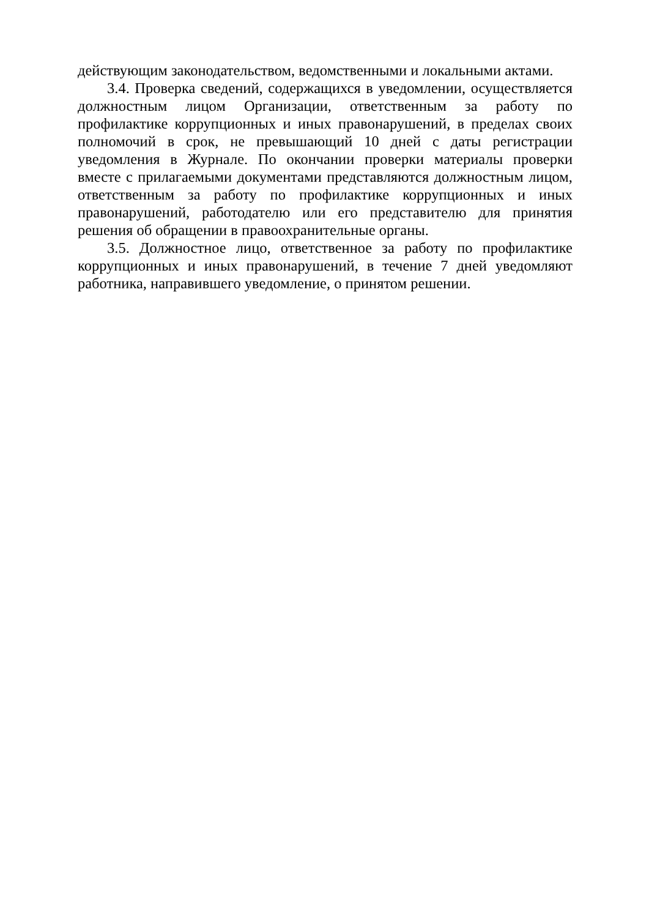действующим законодательством, ведомственными и локальными актами.
3.4. Проверка сведений, содержащихся в уведомлении, осуществляется должностным лицом Организации, ответственным за работу по профилактике коррупционных и иных правонарушений, в пределах своих полномочий в срок, не превышающий 10 дней с даты регистрации уведомления в Журнале. По окончании проверки материалы проверки вместе с прилагаемыми документами представляются должностным лицом, ответственным за работу по профилактике коррупционных и иных правонарушений, работодателю или его представителю для принятия решения об обращении в правоохранительные органы.
3.5. Должностное лицо, ответственное за работу по профилактике коррупционных и иных правонарушений, в течение 7 дней уведомляют работника, направившего уведомление, о принятом решении.